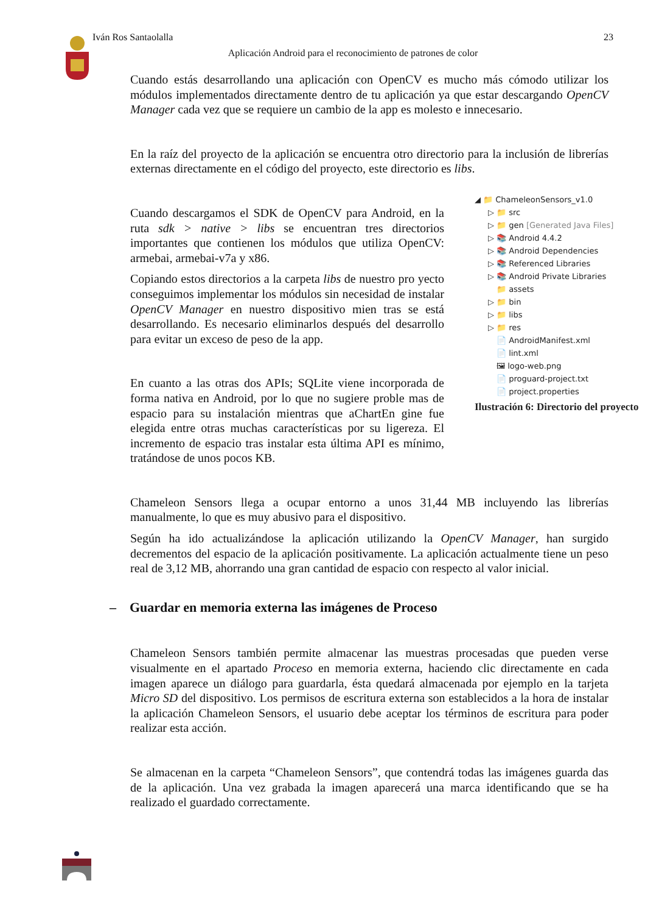Iván Ros Santaolalla 23
Aplicación Android para el reconocimiento de patrones de color
Cuando estás desarrollando una aplicación con OpenCV es mucho más cómodo utilizar los módulos implementados directamente dentro de tu aplicación ya que estar descargando OpenCV Manager cada vez que se requiere un cambio de la app es molesto e innecesario.
En la raíz del proyecto de la aplicación se encuentra otro directorio para la inclusión de librerías externas directamente en el código del proyecto, este directorio es libs.
Cuando descargamos el SDK de OpenCV para Android, en la ruta sdk > native > libs se encuentran tres directorios importantes que contienen los módulos que utiliza OpenCV: armebai, armebai-v7a y x86.
Copiando estos directorios a la carpeta libs de nuestro pro yecto conseguimos implementar los módulos sin necesidad de instalar OpenCV Manager en nuestro dispositivo mien tras se está desarrollando. Es necesario eliminarlos después del desarrollo para evitar un exceso de peso de la app.
En cuanto a las otras dos APIs; SQLite viene incorporada de forma nativa en Android, por lo que no sugiere proble mas de espacio para su instalación mientras que aChartEn gine fue elegida entre otras muchas características por su ligereza. El incremento de espacio tras instalar esta última API es mínimo, tratándose de unos pocos KB.
◢ 📁 ChameleonSensors_v1.0
▷ 📁 src
▷ 📁 gen [Generated Java Files]
▷ 📚 Android 4.4.2
▷ 📚 Android Dependencies
▷ 📚 Referenced Libraries
▷ 📚 Android Private Libraries
📁 assets
▷ 📁 bin
▷ 📁 libs
▷ 📁 res
📄 AndroidManifest.xml
📄 lint.xml
🖼 logo-web.png
📄 proguard-project.txt
📄 project.properties
Ilustración 6: Directorio del proyecto
Chameleon Sensors llega a ocupar entorno a unos 31,44 MB incluyendo las librerías manualmente, lo que es muy abusivo para el dispositivo.
Según ha ido actualizándose la aplicación utilizando la OpenCV Manager, han surgido decrementos del espacio de la aplicación positivamente. La aplicación actualmente tiene un peso real de 3,12 MB, ahorrando una gran cantidad de espacio con respecto al valor inicial.
– Guardar en memoria externa las imágenes de Proceso
Chameleon Sensors también permite almacenar las muestras procesadas que pueden verse visualmente en el apartado Proceso en memoria externa, haciendo clic directamente en cada imagen aparece un diálogo para guardarla, ésta quedará almacenada por ejemplo en la tarjeta Micro SD del dispositivo. Los permisos de escritura externa son establecidos a la hora de instalar la aplicación Chameleon Sensors, el usuario debe aceptar los términos de escritura para poder realizar esta acción.
Se almacenan en la carpeta “Chameleon Sensors”, que contendrá todas las imágenes guarda das de la aplicación. Una vez grabada la imagen aparecerá una marca identificando que se ha realizado el guardado correctamente.